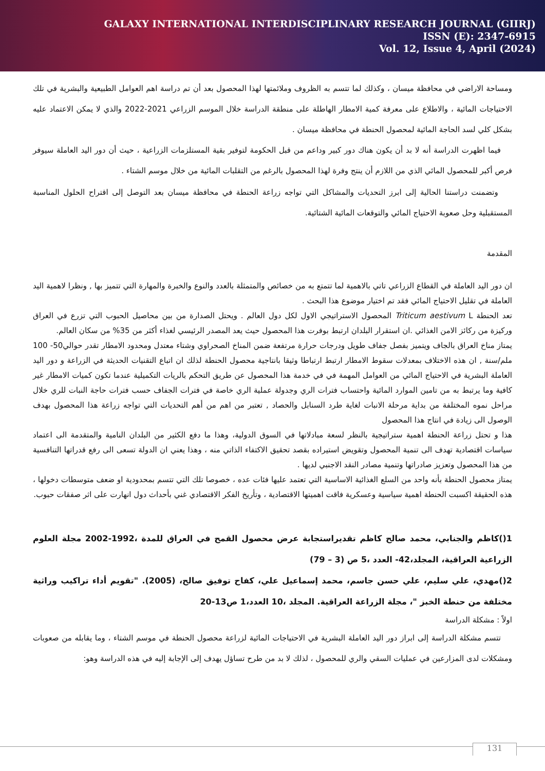GALAXY INTERNATIONAL INTERDISCIPLINARY RESEARCH JOURNAL (GIIRJ)
ISSN (E): 2347-6915
Vol. 12, Issue 4, April (2024)
ومساحة الاراضي في محافظة ميسان ، وكذلك لما تتسم به الظروف وملائمتها لهذا المحصول بعد أن تم دراسة اهم العوامل الطبيعية والبشرية في تلك الاحتياجات المائية ، والاطلاع على معرفة كمية الامطار الهاطلة على منطقة الدراسة خلال الموسم الزراعي 2021-2022 والذي لا يمكن الاعتماد عليه بشكل كلي لسد الحاجة المائية لمحصول الحنطة في محافظة ميسان .
فيما اظهرت الدراسة أنه لا بد أن يكون هناك دور كبير وداعم من قبل الحكومة لتوفير بقية المستلزمات الزراعية ، حيث أن دور اليد العاملة سيوفر فرص أكبر للمحصول المائي الذي من اللازم أن ينتج وفرة لهذا المحصول بالرغم من التقلبات المائية من خلال موسم الشتاء .
وتضمنت دراستنا الحالية إلى ابرز التحديات والمشاكل التي تواجه زراعة الحنطة في محافظة ميسان بعد التوصل إلى اقتراح الحلول المناسبة المستقبلية وحل صعوبة الاحتياج المائي والتوقعات المائية الشتائية.
المقدمة
ان دور اليد العاملة في القطاع الزراعي تاتي بالاهمية لما تتمتع به من خصائص والمتمثلة بالعدد والنوع والخبرة والمهارة التي تتميز بها , ونظرا لاهمية اليد العاملة في تقليل الاحتياج المائي فقد تم اختيار موضوع هذا البحث .
تعد الحنطة Triticum aestivum L المحصول الاستراتيجي الاول لكل دول العالم . ويحتل الصدارة من بين محاصيل الحبوب التي تزرع في العراق وركيزة من ركائز الامن الغذائي .ان استقرار البلدان ارتبط بوفرت هذا المحصول حيث يعد المصدر الرئيسي لغذاء أكثر من 35% من سكان العالم.
يمتاز مناخ العراق بالجاف ويتميز بفصل جفاف طويل ودرجات حرارة مرتفعة ضمن المناخ الصحراوي وشتاء معتدل ومحدود الامطار تقدر حوالي50- 100 ملم/سنة , ان هذه الاختلاف بمعدلات سقوط الامطار ارتبط ارتباطا وثيقا بانتاجية محصول الحنطة لذلك ان اتباع التقنيات الحديثة في الزراعة و دور اليد العاملة البشرية في الاحتياج المائي من العوامل المهمة في في خدمة هذا المحصول عن طريق التحكم بالريات التكميلية عندما تكون كميات الامطار غير كافية وما يرتبط به من تامين الموارد المائية واحتساب فترات الري وجدولة عملية الري خاصة في فترات الجفاف حسب فترات حاجة النبات للري خلال مراحل نموه المختلفة من بداية مرحلة الانبات لغاية طرد السنابل والحصاد , تعتبر من اهم من أهم التحديات التي تواجه زراعة هذا المحصول بهدف الوصول الى زيادة في انتاج هذا المحصول
هذا و تحتل زراعة الحنطة اهمية ستراتيجية بالنظر لسعة مبادلاتها في السوق الدولية، وهذا ما دفع الكثير من البلدان النامية والمتقدمة الى اعتماد سياسات اقتصادية تهدف الى تنمية المحصول وتقويض استيراده بقصد تحقيق الاكتفاء الذاتي منه ، وهذا يعني ان الدولة تسعى الى رفع قدراتها التنافسية من هذا المحصول وتعزيز صادراتها وتنمية مصادر النقد الاجنبي لديها .
يمتاز محصول الحنطة بأنه واحد من السلع الغذائية الاساسية التي تعتمد عليها فئات عده ، خصوصا تلك التي تتسم بمحدودية او ضعف متوسطات دخولها ، هذه الحقيقة اكسبت الحنطة اهمية سياسية وعسكرية فاقت اهميتها الاقتصادية ، وتأريخ الفكر الاقتصادي غني بأحداث دول انهارت على اثر صفقات حبوب.
1()كاظم والجنابي، محمد صالح كاظم تقديراستجابة عرض محصول القمح في العراق للمدة ،1992-2002 مجلة العلوم الزراعية العراقية، المجلد،42- العدد ،5 ص (3 – 79)
2()مهدي، علي سليم، علي حسن جاسم، محمد إسماعيل علي، كفاح توفيق صالح، (2005). "تقويم أداء تراكيب وراثية مختلفة من حنطة الخبز "، مجلة الزراعة العراقية. المجلد ،10 العدد،1 ص13-20
اولاً : مشكلة الدراسة
تتسم مشكلة الدراسة إلى ابراز دور اليد العاملة البشرية في الاحتياجات المائية لزراعة محصول الحنطة في موسم الشتاء ، وما يقابله من صعوبات ومشكلات لدى المزارعين في عمليات السقي والري للمحصول ، لذلك لا بد من طرح تساؤل يهدف إلى الإجابة إليه في هذه الدراسة وهو:
131